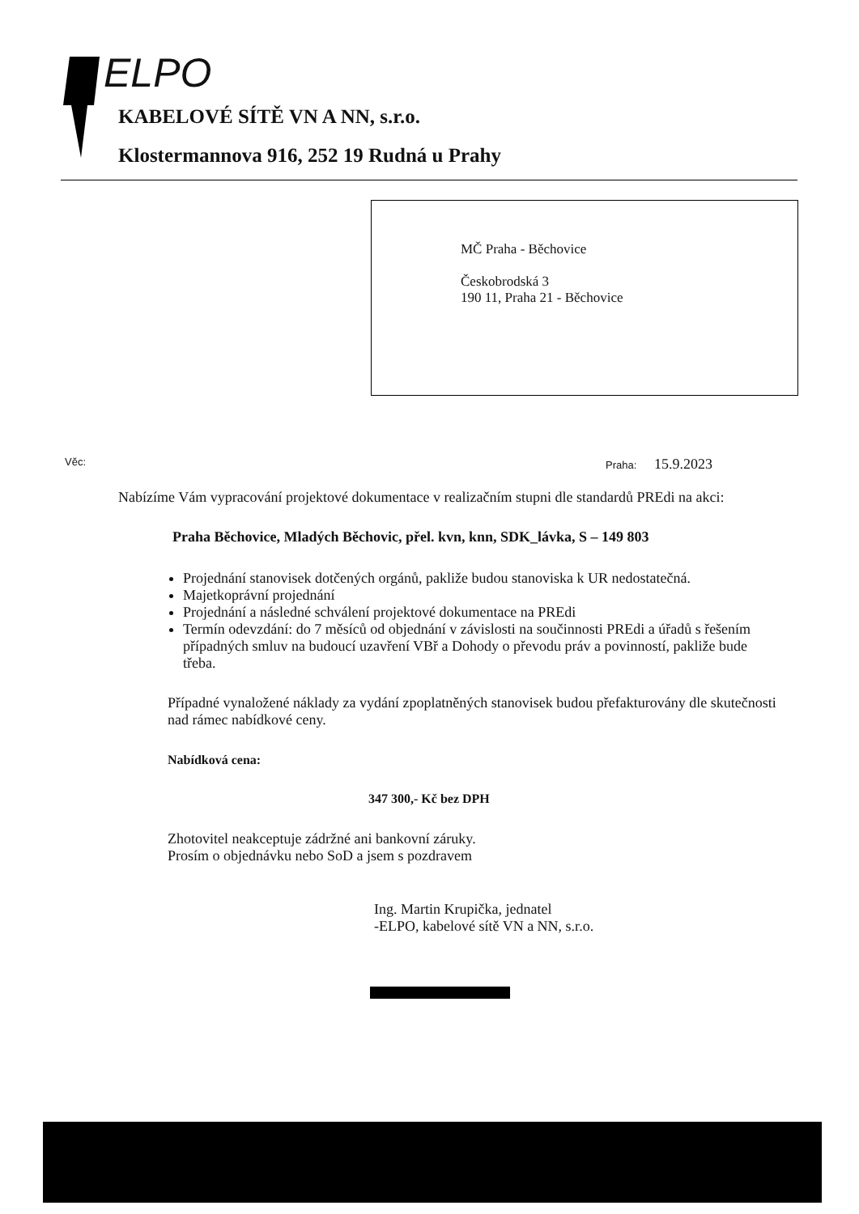ELPO
KABELOVÉ SÍTĚ VN A NN, s.r.o.
Klostermannova 916, 252 19 Rudná u Prahy
MČ Praha - Běchovice
Českobrodská 3
190 11, Praha 21 - Běchovice
Věc: Praha: 15.9.2023
Nabízíme Vám vypracování projektové dokumentace v realizačním stupni dle standardů PREdi na akci:
Praha Běchovice, Mladých Běchovic, přel. kvn, knn, SDK_lávka, S – 149 803
Projednání stanovisek dotčených orgánů, pakliže budou stanoviska k UR nedostatečná.
Majetkoprávní projednání
Projednání a následné schválení projektové dokumentace na PREdi
Termín odevzdání: do 7 měsíců od objednání v závislosti na součinnosti PREdi a úřadů s řešením případných smluv na budoucí uzavření VBř a Dohody o převodu práv a povinností, pakliže bude třeba.
Případné vynaložené náklady za vydání zpoplatněných stanovisek budou přefakturovány dle skutečnosti nad rámec nabídkové ceny.
Nabídková cena:
347 300,- Kč bez DPH
Zhotovitel neakceptuje zádržné ani bankovní záruky.
Prosím o objednávku nebo SoD a jsem s pozdravem
Ing. Martin Krupička, jednatel
-ELPO, kabelové sítě VN a NN, s.r.o.